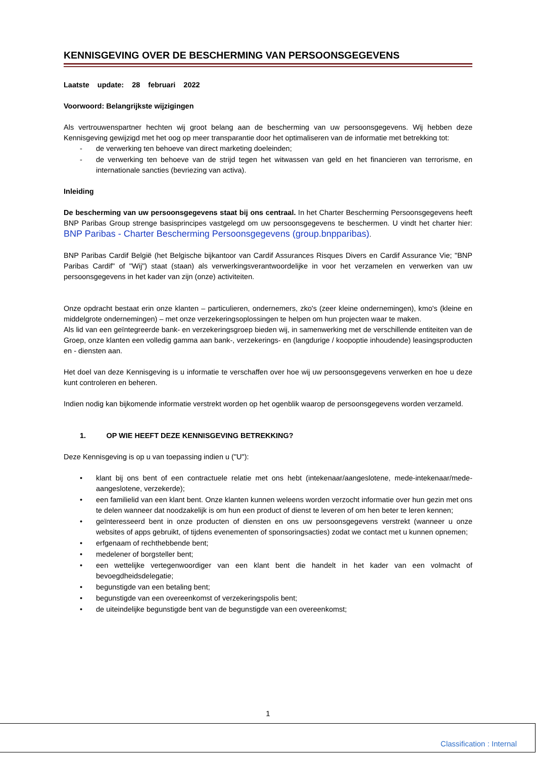KENNISGEVING OVER DE BESCHERMING VAN PERSOONSGEGEVENS
Laatste update: 28 februari 2022
Voorwoord: Belangrijkste wijzigingen
Als vertrouwenspartner hechten wij groot belang aan de bescherming van uw persoonsgegevens. Wij hebben deze Kennisgeving gewijzigd met het oog op meer transparantie door het optimaliseren van de informatie met betrekking tot:
- de verwerking ten behoeve van direct marketing doeleinden;
- de verwerking ten behoeve van de strijd tegen het witwassen van geld en het financieren van terrorisme, en internationale sancties (bevriezing van activa).
Inleiding
De bescherming van uw persoonsgegevens staat bij ons centraal. In het Charter Bescherming Persoonsgegevens heeft BNP Paribas Group strenge basisprincipes vastgelegd om uw persoonsgegevens te beschermen. U vindt het charter hier: BNP Paribas - Charter Bescherming Persoonsgegevens (group.bnpparibas).
BNP Paribas Cardif België (het Belgische bijkantoor van Cardif Assurances Risques Divers en Cardif Assurance Vie; "BNP Paribas Cardif" of "Wij") staat (staan) als verwerkingsverantwoordelijke in voor het verzamelen en verwerken van uw persoonsgegevens in het kader van zijn (onze) activiteiten.
Onze opdracht bestaat erin onze klanten – particulieren, ondernemers, zko's (zeer kleine ondernemingen), kmo's (kleine en middelgrote ondernemingen) – met onze verzekeringsoplossingen te helpen om hun projecten waar te maken.
Als lid van een geïntegreerde bank- en verzekeringsgroep bieden wij, in samenwerking met de verschillende entiteiten van de Groep, onze klanten een volledig gamma aan bank-, verzekerings- en (langdurige / koopoptie inhoudende) leasingsproducten en - diensten aan.
Het doel van deze Kennisgeving is u informatie te verschaffen over hoe wij uw persoonsgegevens verwerken en hoe u deze kunt controleren en beheren.
Indien nodig kan bijkomende informatie verstrekt worden op het ogenblik waarop de persoonsgegevens worden verzameld.
1. OP WIE HEEFT DEZE KENNISGEVING BETREKKING?
Deze Kennisgeving is op u van toepassing indien u ("U"):
• klant bij ons bent of een contractuele relatie met ons hebt (intekenaar/aangeslotene, mede-intekenaar/mede-aangeslotene, verzekerde);
• een familielid van een klant bent. Onze klanten kunnen weleens worden verzocht informatie over hun gezin met ons te delen wanneer dat noodzakelijk is om hun een product of dienst te leveren of om hen beter te leren kennen;
• geïnteresseerd bent in onze producten of diensten en ons uw persoonsgegevens verstrekt (wanneer u onze websites of apps gebruikt, of tijdens evenementen of sponsoringsacties) zodat we contact met u kunnen opnemen;
• erfgenaam of rechthebbende bent;
• medelener of borgsteller bent;
• een wettelijke vertegenwoordiger van een klant bent die handelt in het kader van een volmacht of bevoegdheidsdelegatie;
• begunstigde van een betaling bent;
• begunstigde van een overeenkomst of verzekeringspolis bent;
• de uiteindelijke begunstigde bent van de begunstigde van een overeenkomst;
1
Classification : Internal